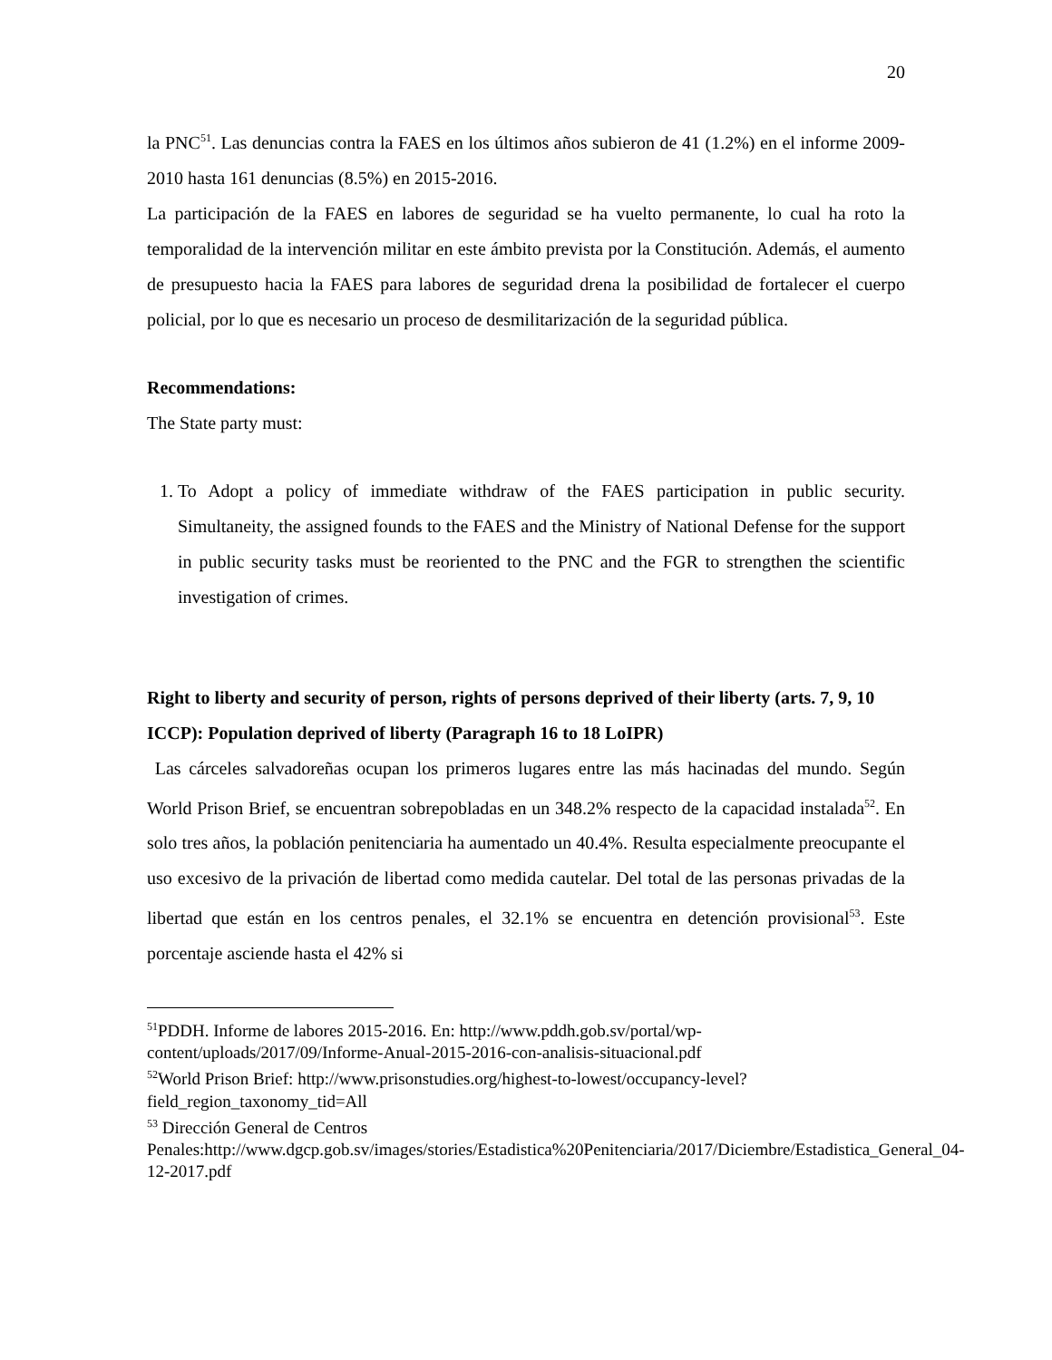20
la PNC<sup>51</sup>. Las denuncias contra la FAES en los últimos años subieron de 41 (1.2%) en el informe 2009-2010 hasta 161 denuncias (8.5%) en 2015-2016.
La participación de la FAES en labores de seguridad se ha vuelto permanente, lo cual ha roto la temporalidad de la intervención militar en este ámbito prevista por la Constitución. Además, el aumento de presupuesto hacia la FAES para labores de seguridad drena la posibilidad de fortalecer el cuerpo policial, por lo que es necesario un proceso de desmilitarización de la seguridad pública.
Recommendations:
The State party must:
1. To Adopt a policy of immediate withdraw of the FAES participation in public security. Simultaneity, the assigned founds to the FAES and the Ministry of National Defense for the support in public security tasks must be reoriented to the PNC and the FGR to strengthen the scientific investigation of crimes.
Right to liberty and security of person, rights of persons deprived of their liberty (arts. 7, 9, 10 ICCP): Population deprived of liberty (Paragraph 16 to 18 LoIPR)
Las cárceles salvadoreñas ocupan los primeros lugares entre las más hacinadas del mundo. Según World Prison Brief, se encuentran sobrepobladas en un 348.2% respecto de la capacidad instalada<sup>52</sup>. En solo tres años, la población penitenciaria ha aumentado un 40.4%. Resulta especialmente preocupante el uso excesivo de la privación de libertad como medida cautelar. Del total de las personas privadas de la libertad que están en los centros penales, el 32.1% se encuentra en detención provisional<sup>53</sup>. Este porcentaje asciende hasta el 42% si
<sup>51</sup>PDDH. Informe de labores 2015-2016. En: http://www.pddh.gob.sv/portal/wp-content/uploads/2017/09/Informe-Anual-2015-2016-con-analisis-situacional.pdf
<sup>52</sup> World Prison Brief: http://www.prisonstudies.org/highest-to-lowest/occupancy-level?field_region_taxonomy_tid=All
<sup>53</sup> Dirección General de Centros Penales:http://www.dgcp.gob.sv/images/stories/Estadistica%20Penitenciaria/2017/Diciembre/Estadistica_General_04-12-2017.pdf